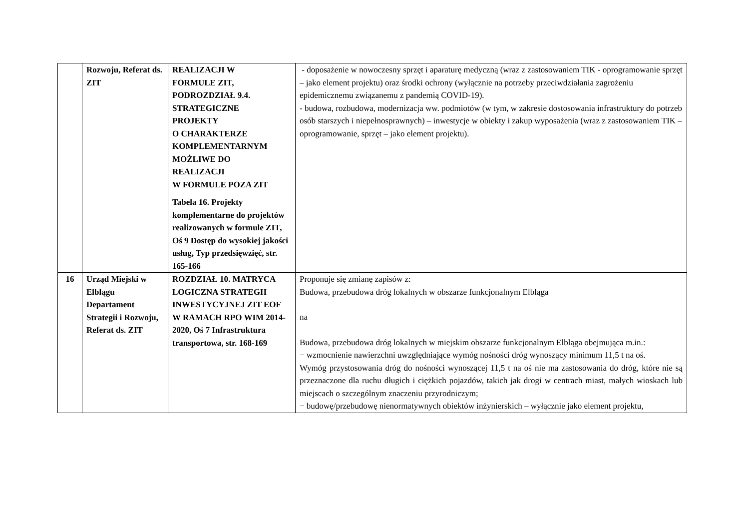| | Rozwoju, Referat ds. ZIT | REALIZACJI W FORMULE ZIT, PODROZDZIAŁ 9.4. STRATEGICZNE PROJEKTY O CHARAKTERZE KOMPLEMENTARNYM MOŻLIWE DO REALIZACJI W FORMULE POZA ZIT Tabela 16. Projekty komplementarne do projektów realizowanych w formule ZIT, Oś 9 Dostęp do wysokiej jakości usług, Typ przedsięwzięć, str. 165-166 | - doposażenie w nowoczesny sprzęt i aparaturę medyczną (wraz z zastosowaniem TIK - oprogramowanie sprzęt – jako element projektu) oraz środki ochrony (wyłącznie na potrzeby przeciwdziałania zagrożeniu epidemicznemu związanemu z pandemią COVID-19). - budowa, rozbudowa, modernizacja ww. podmiotów (w tym, w zakresie dostosowania infrastruktury do potrzeb osób starszych i niepełnosprawnych) – inwestycje w obiekty i zakup wyposażenia (wraz z zastosowaniem TIK – oprogramowanie, sprzęt – jako element projektu). |
| 16 | Urząd Miejski w Elblągu Departament Strategii i Rozwoju, Referat ds. ZIT | ROZDZIAŁ 10. MATRYCA LOGICZNA STRATEGII INWESTYCYJNEJ ZIT EOF W RAMACH RPO WIM 2014-2020, Oś 7 Infrastruktura transportowa, str. 168-169 | Proponuje się zmianę zapisów z: Budowa, przebudowa dróg lokalnych w obszarze funkcjonalnym Elbląga na Budowa, przebudowa dróg lokalnych w miejskim obszarze funkcjonalnym Elbląga obejmująca m.in.: − wzmocnienie nawierzchni uwzględniające wymóg nośności dróg wynoszący minimum 11,5 t na oś. Wymóg przystosowania dróg do nośności wynoszącej 11,5 t na oś nie ma zastosowania do dróg, które nie są przeznaczone dla ruchu długich i ciężkich pojazdów, takich jak drogi w centrach miast, małych wioskach lub miejscach o szczególnym znaczeniu przyrodniczym; − budowę/przebudowę nienormatywnych obiektów inżynierskich – wyłącznie jako element projektu, |